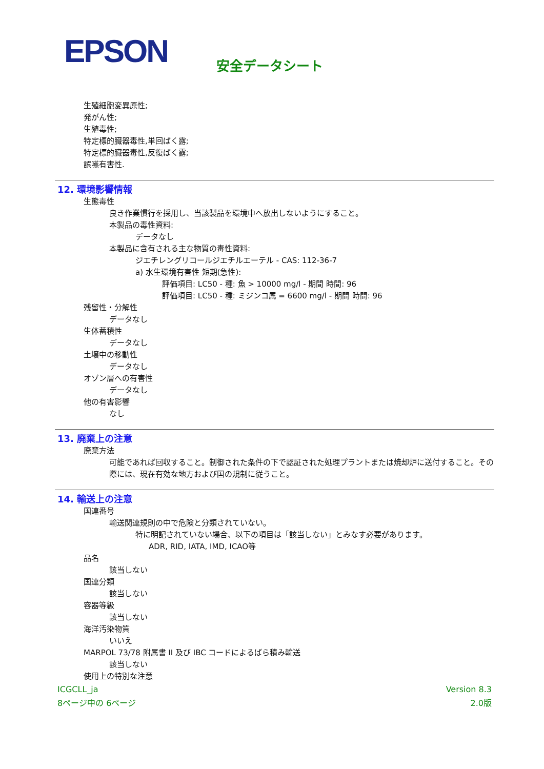EPSON
安全データシート
生殖細胞変異原性;
発がん性;
生殖毒性;
特定標的臓器毒性,単回ばく露;
特定標的臓器毒性,反復ばく露;
誤嚥有害性.
12. 環境影響情報
生態毒性
良き作業慣行を採用し、当該製品を環境中へ放出しないようにすること。
本製品の毒性資料:
データなし
本製品に含有される主な物質の毒性資料:
ジエチレングリコールジエチルエーテル - CAS: 112-36-7
a) 水生環境有害性 短期(急性):
評価項目: LC50 - 種: 魚 > 10000 mg/l - 期間 時間: 96
評価項目: LC50 - 種: ミジンコ属 = 6600 mg/l - 期間 時間: 96
残留性・分解性
データなし
生体蓄積性
データなし
土壌中の移動性
データなし
オゾン層への有害性
データなし
他の有害影響
なし
13. 廃棄上の注意
廃棄方法
可能であれば回収すること。制御された条件の下で認証された処理プラントまたは焼却炉に送付すること。その際には、現在有効な地方および国の規制に従うこと。
14. 輸送上の注意
国連番号
輸送関連規則の中で危険と分類されていない。
特に明記されていない場合、以下の項目は「該当しない」とみなす必要があります。
ADR, RID, IATA, IMD, ICAO等
品名
該当しない
国連分類
該当しない
容器等級
該当しない
海洋汚染物質
いいえ
MARPOL 73/78 附属書 II 及び IBC コードによるばら積み輸送
該当しない
使用上の特別な注意
ICGCLL_ja Version 8.3
8ページ中の 6ページ 2.0版